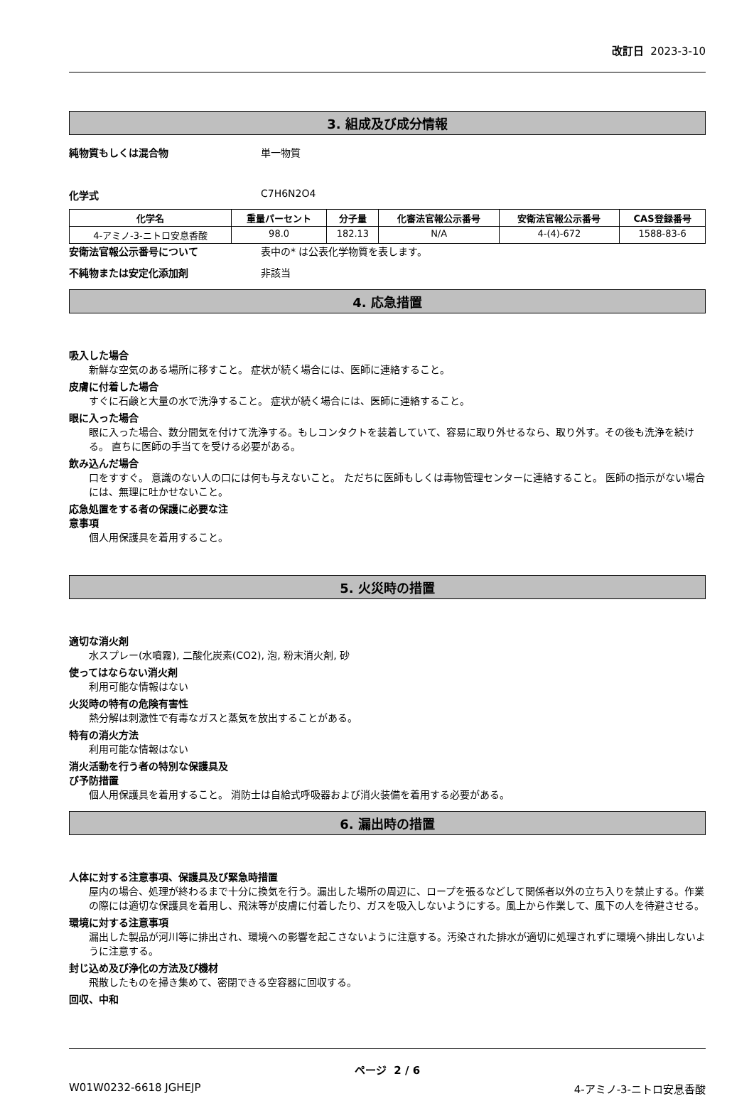改訂日 2023-3-10
3. 組成及び成分情報
純物質もしくは混合物 単一物質
化学式 C7H6N2O4
| 化学名 | 重量パーセント | 分子量 | 化審法官報公示番号 | 安衛法官報公示番号 | CAS登録番号 |
| --- | --- | --- | --- | --- | --- |
| 4-アミノ-3-ニトロ安息香酸 | 98.0 | 182.13 | N/A | 4-(4)-672 | 1588-83-6 |
安衛法官報公示番号について 表中の* は公表化学物質を表します。
不純物または安定化添加剤 非該当
4. 応急措置
吸入した場合
新鮮な空気のある場所に移すこと。 症状が続く場合には、医師に連絡すること。
皮膚に付着した場合
すぐに石鹸と大量の水で洗浄すること。 症状が続く場合には、医師に連絡すること。
眼に入った場合
眼に入った場合、数分間気を付けて洗浄する。もしコンタクトを装着していて、容易に取り外せるなら、取り外す。その後も洗浄を続ける。 直ちに医師の手当てを受ける必要がある。
飲み込んだ場合
口をすすぐ。 意識のない人の口には何も与えないこと。 ただちに医師もしくは毒物管理センターに連絡すること。 医師の指示がない場合には、無理に吐かせないこと。
応急処置をする者の保護に必要な注
意事項
個人用保護具を着用すること。
5. 火災時の措置
適切な消火剤
水スプレー(水噴霧), 二酸化炭素(CO2), 泡, 粉末消火剤, 砂
使ってはならない消火剤
利用可能な情報はない
火災時の特有の危険有害性
熱分解は刺激性で有毒なガスと蒸気を放出することがある。
特有の消火方法
利用可能な情報はない
消火活動を行う者の特別な保護具及
び予防措置
個人用保護具を着用すること。 消防士は自給式呼吸器および消火装備を着用する必要がある。
6. 漏出時の措置
人体に対する注意事項、保護具及び緊急時措置
屋内の場合、処理が終わるまで十分に換気を行う。漏出した場所の周辺に、ロープを張るなどして関係者以外の立ち入りを禁止する。作業の際には適切な保護具を着用し、飛沫等が皮膚に付着したり、ガスを吸入しないようにする。風上から作業して、風下の人を待避させる。
環境に対する注意事項
漏出した製品が河川等に排出され、環境への影響を起こさないように注意する。汚染された排水が適切に処理されずに環境へ排出しないように注意する。
封じ込め及び浄化の方法及び機材
飛散したものを掃き集めて、密閉できる空容器に回収する。
回収、中和
ページ 2 / 6
W01W0232-6618 JGHEJP 4-アミノ-3-ニトロ安息香酸